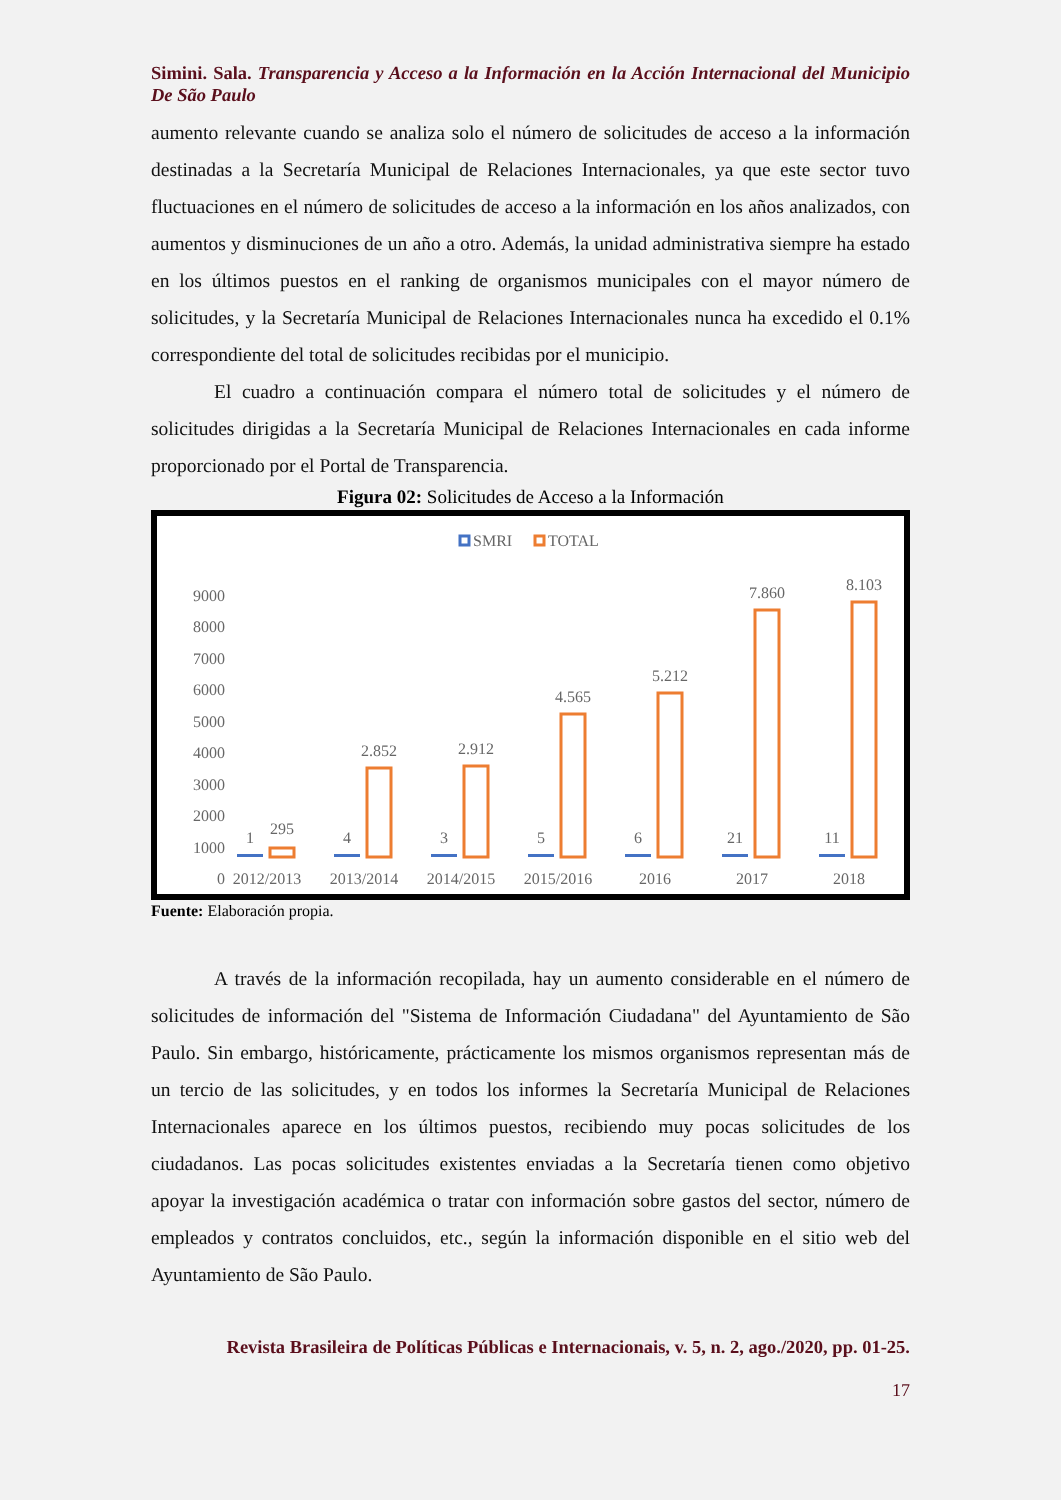Simini. Sala. Transparencia y Acceso a la Información en la Acción Internacional del Municipio De São Paulo
aumento relevante cuando se analiza solo el número de solicitudes de acceso a la información destinadas a la Secretaría Municipal de Relaciones Internacionales, ya que este sector tuvo fluctuaciones en el número de solicitudes de acceso a la información en los años analizados, con aumentos y disminuciones de un año a otro. Además, la unidad administrativa siempre ha estado en los últimos puestos en el ranking de organismos municipales con el mayor número de solicitudes, y la Secretaría Municipal de Relaciones Internacionales nunca ha excedido el 0.1% correspondiente del total de solicitudes recibidas por el municipio.
El cuadro a continuación compara el número total de solicitudes y el número de solicitudes dirigidas a la Secretaría Municipal de Relaciones Internacionales en cada informe proporcionado por el Portal de Transparencia.
Figura 02: Solicitudes de Acceso a la Información
SMRI
TOTAL
9000
8000
7000
6000
5000
4000
3000
2000
1000
0
1
295
2012/2013
4
2.852
2013/2014
3
2.912
2014/2015
5
4.565
2015/2016
6
5.212
2016
21
7.860
2017
11
8.103
2018
Fuente: Elaboración propia.
A través de la información recopilada, hay un aumento considerable en el número de solicitudes de información del "Sistema de Información Ciudadana" del Ayuntamiento de São Paulo. Sin embargo, históricamente, prácticamente los mismos organismos representan más de un tercio de las solicitudes, y en todos los informes la Secretaría Municipal de Relaciones Internacionales aparece en los últimos puestos, recibiendo muy pocas solicitudes de los ciudadanos. Las pocas solicitudes existentes enviadas a la Secretaría tienen como objetivo apoyar la investigación académica o tratar con información sobre gastos del sector, número de empleados y contratos concluidos, etc., según la información disponible en el sitio web del Ayuntamiento de São Paulo.
Revista Brasileira de Políticas Públicas e Internacionais, v. 5, n. 2, ago./2020, pp. 01-25.
17